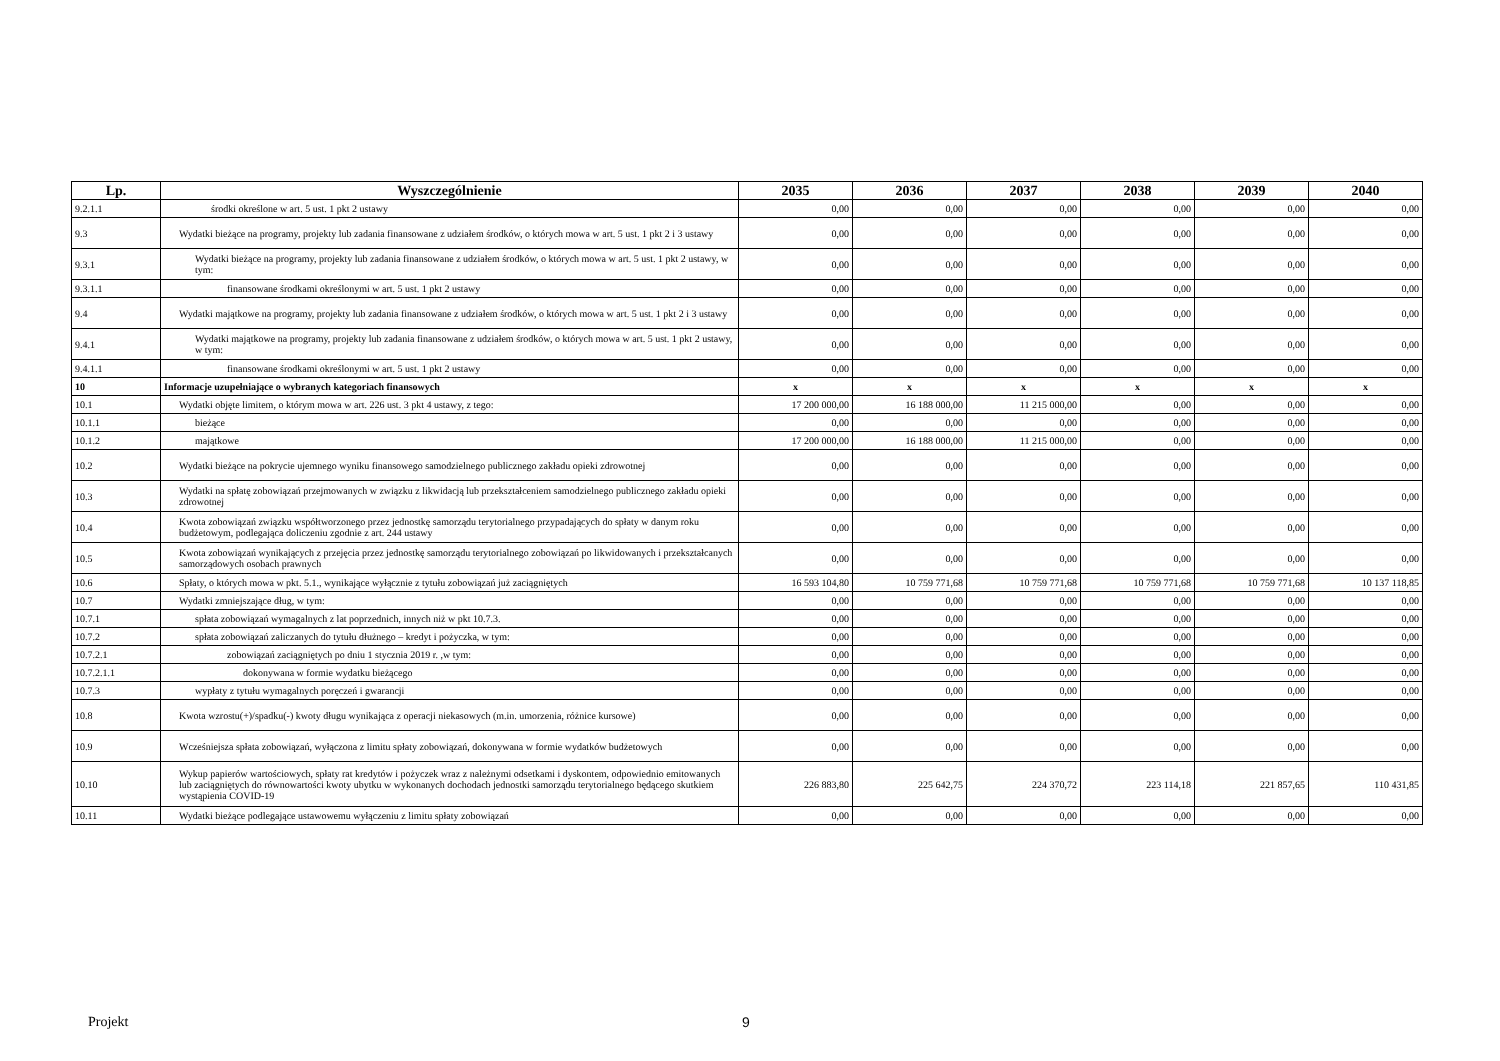| Lp. | Wyszczególnienie | 2035 | 2036 | 2037 | 2038 | 2039 | 2040 |
| --- | --- | --- | --- | --- | --- | --- | --- |
| 9.2.1.1 | środki określone w art. 5 ust. 1 pkt 2 ustawy | 0,00 | 0,00 | 0,00 | 0,00 | 0,00 | 0,00 |
| 9.3 | Wydatki bieżące na programy, projekty lub zadania finansowane z udziałem środków, o których mowa w art. 5 ust. 1 pkt 2 i 3 ustawy | 0,00 | 0,00 | 0,00 | 0,00 | 0,00 | 0,00 |
| 9.3.1 | Wydatki bieżące na programy, projekty lub zadania finansowane z udziałem środków, o których mowa w art. 5 ust. 1 pkt 2 ustawy, w tym: | 0,00 | 0,00 | 0,00 | 0,00 | 0,00 | 0,00 |
| 9.3.1.1 | finansowane środkami określonymi w art. 5 ust. 1 pkt 2 ustawy | 0,00 | 0,00 | 0,00 | 0,00 | 0,00 | 0,00 |
| 9.4 | Wydatki majątkowe na programy, projekty lub zadania finansowane z udziałem środków, o których mowa w art. 5 ust. 1 pkt 2 i 3 ustawy | 0,00 | 0,00 | 0,00 | 0,00 | 0,00 | 0,00 |
| 9.4.1 | Wydatki majątkowe na programy, projekty lub zadania finansowane z udziałem środków, o których mowa w art. 5 ust. 1 pkt 2 ustawy, w tym: | 0,00 | 0,00 | 0,00 | 0,00 | 0,00 | 0,00 |
| 9.4.1.1 | finansowane środkami określonymi w art. 5 ust. 1 pkt 2 ustawy | 0,00 | 0,00 | 0,00 | 0,00 | 0,00 | 0,00 |
| 10 | Informacje uzupełniające o wybranych kategoriach finansowych | x | x | x | x | x | x |
| 10.1 | Wydatki objęte limitem, o którym mowa w art. 226 ust. 3 pkt 4 ustawy, z tego: | 17 200 000,00 | 16 188 000,00 | 11 215 000,00 | 0,00 | 0,00 | 0,00 |
| 10.1.1 | bieżące | 0,00 | 0,00 | 0,00 | 0,00 | 0,00 | 0,00 |
| 10.1.2 | majątkowe | 17 200 000,00 | 16 188 000,00 | 11 215 000,00 | 0,00 | 0,00 | 0,00 |
| 10.2 | Wydatki bieżące na pokrycie ujemnego wyniku finansowego samodzielnego publicznego zakładu opieki zdrowotnej | 0,00 | 0,00 | 0,00 | 0,00 | 0,00 | 0,00 |
| 10.3 | Wydatki na spłatę zobowiązań przejmowanych w związku z likwidacją lub przekształceniem samodzielnego publicznego zakładu opieki zdrowotnej | 0,00 | 0,00 | 0,00 | 0,00 | 0,00 | 0,00 |
| 10.4 | Kwota zobowiązań związku współtworzonego przez jednostkę samorządu terytorialnego przypadających do spłaty w danym roku budżetowym, podlegająca doliczeniu zgodnie z art. 244 ustawy | 0,00 | 0,00 | 0,00 | 0,00 | 0,00 | 0,00 |
| 10.5 | Kwota zobowiązań wynikających z przejęcia przez jednostkę samorządu terytorialnego zobowiązań po likwidowanych i przekształcanych samorządowych osobach prawnych | 0,00 | 0,00 | 0,00 | 0,00 | 0,00 | 0,00 |
| 10.6 | Spłaty, o których mowa w pkt. 5.1., wynikające wyłącznie z tytułu zobowiązań już zaciągniętych | 16 593 104,80 | 10 759 771,68 | 10 759 771,68 | 10 759 771,68 | 10 759 771,68 | 10 137 118,85 |
| 10.7 | Wydatki zmniejszające dług, w tym: | 0,00 | 0,00 | 0,00 | 0,00 | 0,00 | 0,00 |
| 10.7.1 | spłata zobowiązań wymagalnych z lat poprzednich, innych niż w pkt 10.7.3. | 0,00 | 0,00 | 0,00 | 0,00 | 0,00 | 0,00 |
| 10.7.2 | spłata zobowiązań zaliczanych do tytułu dłużnego – kredyt i pożyczka, w tym: | 0,00 | 0,00 | 0,00 | 0,00 | 0,00 | 0,00 |
| 10.7.2.1 | zobowiązań zaciągniętych po dniu 1 stycznia 2019 r. ,w tym: | 0,00 | 0,00 | 0,00 | 0,00 | 0,00 | 0,00 |
| 10.7.2.1.1 | dokonywana w formie wydatku bieżącego | 0,00 | 0,00 | 0,00 | 0,00 | 0,00 | 0,00 |
| 10.7.3 | wypłaty z tytułu wymagalnych poręczeń i gwarancji | 0,00 | 0,00 | 0,00 | 0,00 | 0,00 | 0,00 |
| 10.8 | Kwota wzrostu(+)/spadku(-) kwoty długu wynikająca z operacji niekasowych (m.in. umorzenia, różnice kursowe) | 0,00 | 0,00 | 0,00 | 0,00 | 0,00 | 0,00 |
| 10.9 | Wcześniejsza spłata zobowiązań, wyłączona z limitu spłaty zobowiązań, dokonywana w formie wydatków budżetowych | 0,00 | 0,00 | 0,00 | 0,00 | 0,00 | 0,00 |
| 10.10 | Wykup papierów wartościowych, spłaty rat kredytów i pożyczek wraz z należnymi odsetkami i dyskontem, odpowiednio emitowanych lub zaciągniętych do równowartości kwoty ubytku w wykonanych dochodach jednostki samorządu terytorialnego będącego skutkiem wystąpienia COVID-19 | 226 883,80 | 225 642,75 | 224 370,72 | 223 114,18 | 221 857,65 | 110 431,85 |
| 10.11 | Wydatki bieżące podlegające ustawowemu wyłączeniu z limitu spłaty zobowiązań | 0,00 | 0,00 | 0,00 | 0,00 | 0,00 | 0,00 |
Projekt 9